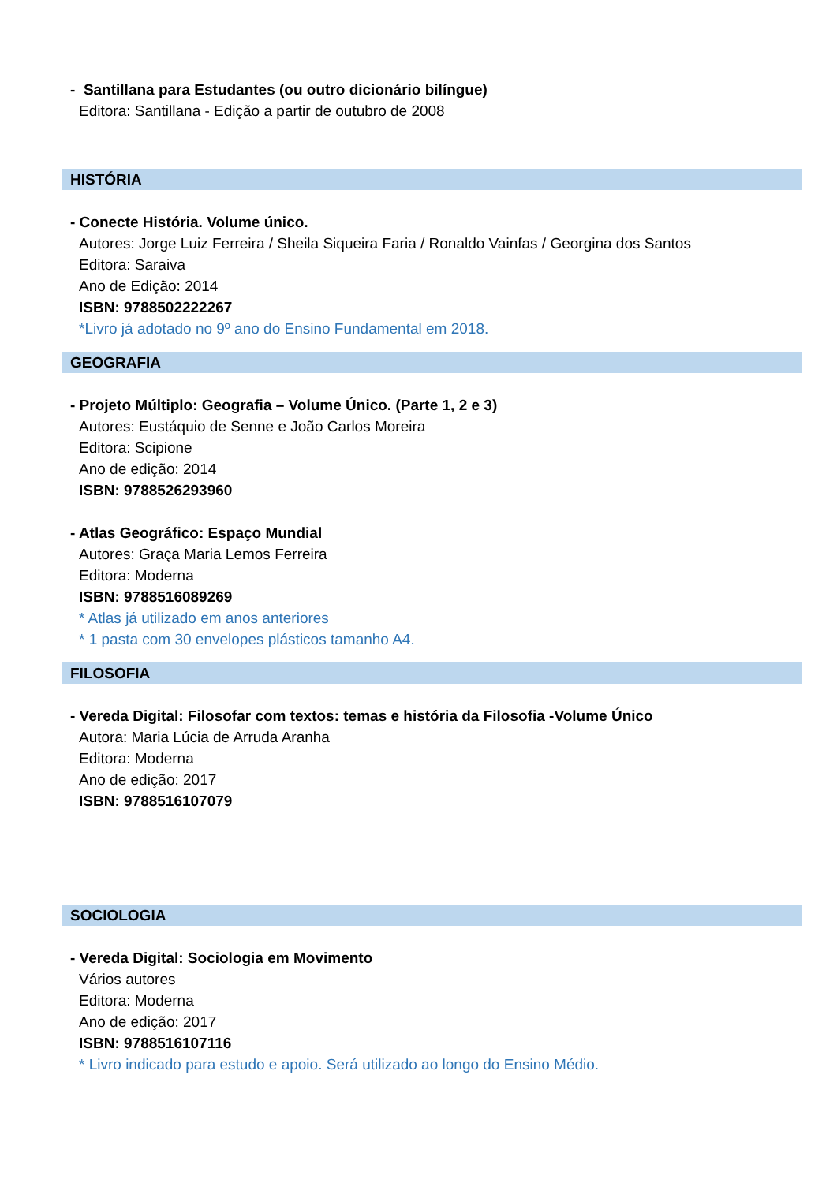- Santillana para Estudantes (ou outro dicionário bilíngue)
Editora: Santillana - Edição a partir de outubro de 2008
HISTÓRIA
- Conecte História. Volume único.
Autores: Jorge Luiz Ferreira / Sheila Siqueira Faria / Ronaldo Vainfas / Georgina dos Santos
Editora: Saraiva
Ano de Edição: 2014
ISBN: 9788502222267
*Livro já adotado no 9º ano do Ensino Fundamental em 2018.
GEOGRAFIA
- Projeto Múltiplo: Geografia – Volume Único. (Parte 1, 2 e 3)
Autores: Eustáquio de Senne e João Carlos Moreira
Editora: Scipione
Ano de edição: 2014
ISBN: 9788526293960
- Atlas Geográfico: Espaço Mundial
Autores: Graça Maria Lemos Ferreira
Editora: Moderna
ISBN: 9788516089269
* Atlas já utilizado em anos anteriores
* 1 pasta com 30 envelopes plásticos tamanho A4.
FILOSOFIA
- Vereda Digital: Filosofar com textos: temas e história da Filosofia -Volume Único
Autora: Maria Lúcia de Arruda Aranha
Editora: Moderna
Ano de edição: 2017
ISBN: 9788516107079
SOCIOLOGIA
- Vereda Digital: Sociologia em Movimento
Vários autores
Editora: Moderna
Ano de edição: 2017
ISBN: 9788516107116
* Livro indicado para estudo e apoio. Será utilizado ao longo do Ensino Médio.